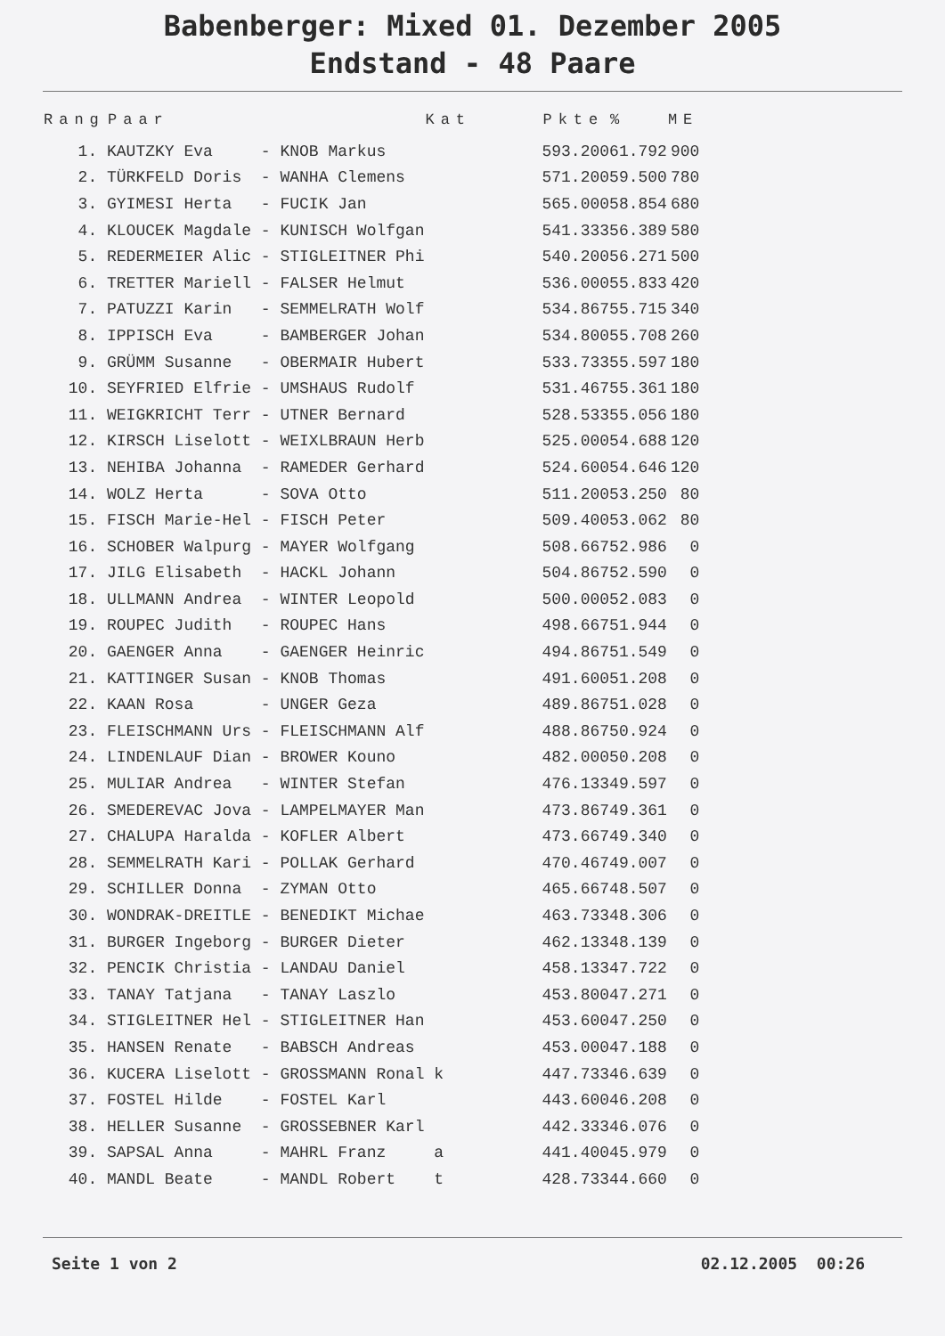Babenberger: Mixed 01. Dezember 2005
Endstand - 48 Paare
| Rang | Paar | | | Kat | Pkte | % | ME |
| --- | --- | --- | --- | --- | --- | --- | --- |
| 1. | KAUTZKY Eva | - | KNOB Markus | | 593.200 | 61.792 | 900 |
| 2. | TÜRKFELD Doris | - | WANHA Clemens | | 571.200 | 59.500 | 780 |
| 3. | GYIMESI Herta | - | FUCIK Jan | | 565.000 | 58.854 | 680 |
| 4. | KLOUCEK Magdale | - | KUNISCH Wolfgan | | 541.333 | 56.389 | 580 |
| 5. | REDERMEIER Alic | - | STIGLEITNER Phi | | 540.200 | 56.271 | 500 |
| 6. | TRETTER Mariell | - | FALSER Helmut | | 536.000 | 55.833 | 420 |
| 7. | PATUZZI Karin | - | SEMMELRATH Wolf | | 534.867 | 55.715 | 340 |
| 8. | IPPISCH Eva | - | BAMBERGER Johan | | 534.800 | 55.708 | 260 |
| 9. | GRÜMM Susanne | - | OBERMAIR Hubert | | 533.733 | 55.597 | 180 |
| 10. | SEYFRIED Elfrie | - | UMSHAUS Rudolf | | 531.467 | 55.361 | 180 |
| 11. | WEIGKRICHT Terr | - | UTNER Bernard | | 528.533 | 55.056 | 180 |
| 12. | KIRSCH Liselott | - | WEIXLBRAUN Herb | | 525.000 | 54.688 | 120 |
| 13. | NEHIBA Johanna | - | RAMEDER Gerhard | | 524.600 | 54.646 | 120 |
| 14. | WOLZ Herta | - | SOVA Otto | | 511.200 | 53.250 | 80 |
| 15. | FISCH Marie-Hel | - | FISCH Peter | | 509.400 | 53.062 | 80 |
| 16. | SCHOBER Walpurg | - | MAYER Wolfgang | | 508.667 | 52.986 | 0 |
| 17. | JILG Elisabeth | - | HACKL Johann | | 504.867 | 52.590 | 0 |
| 18. | ULLMANN Andrea | - | WINTER Leopold | | 500.000 | 52.083 | 0 |
| 19. | ROUPEC Judith | - | ROUPEC Hans | | 498.667 | 51.944 | 0 |
| 20. | GAENGER Anna | - | GAENGER Heinric | | 494.867 | 51.549 | 0 |
| 21. | KATTINGER Susan | - | KNOB Thomas | | 491.600 | 51.208 | 0 |
| 22. | KAAN Rosa | - | UNGER Geza | | 489.867 | 51.028 | 0 |
| 23. | FLEISCHMANN Urs | - | FLEISCHMANN Alf | | 488.867 | 50.924 | 0 |
| 24. | LINDENLAUF Dian | - | BROWER Kouno | | 482.000 | 50.208 | 0 |
| 25. | MULIAR Andrea | - | WINTER Stefan | | 476.133 | 49.597 | 0 |
| 26. | SMEDEREVAC Jova | - | LAMPELMAYER Man | | 473.867 | 49.361 | 0 |
| 27. | CHALUPA Haralda | - | KOFLER Albert | | 473.667 | 49.340 | 0 |
| 28. | SEMMELRATH Kari | - | POLLAK Gerhard | | 470.467 | 49.007 | 0 |
| 29. | SCHILLER Donna | - | ZYMAN Otto | | 465.667 | 48.507 | 0 |
| 30. | WONDRAK-DREITLE | - | BENEDIKT Michae | | 463.733 | 48.306 | 0 |
| 31. | BURGER Ingeborg | - | BURGER Dieter | | 462.133 | 48.139 | 0 |
| 32. | PENCIK Christia | - | LANDAU Daniel | | 458.133 | 47.722 | 0 |
| 33. | TANAY Tatjana | - | TANAY Laszlo | | 453.800 | 47.271 | 0 |
| 34. | STIGLEITNER Hel | - | STIGLEITNER Han | | 453.600 | 47.250 | 0 |
| 35. | HANSEN Renate | - | BABSCH Andreas | | 453.000 | 47.188 | 0 |
| 36. | KUCERA Liselott | - | GROSSMANN Ronal | k | 447.733 | 46.639 | 0 |
| 37. | FOSTEL Hilde | - | FOSTEL Karl | | 443.600 | 46.208 | 0 |
| 38. | HELLER Susanne | - | GROSSEBNER Karl | | 442.333 | 46.076 | 0 |
| 39. | SAPSAL Anna | - | MAHRL Franz | a | 441.400 | 45.979 | 0 |
| 40. | MANDL Beate | - | MANDL Robert | t | 428.733 | 44.660 | 0 |
Seite 1 von 2 02.12.2005 00:26